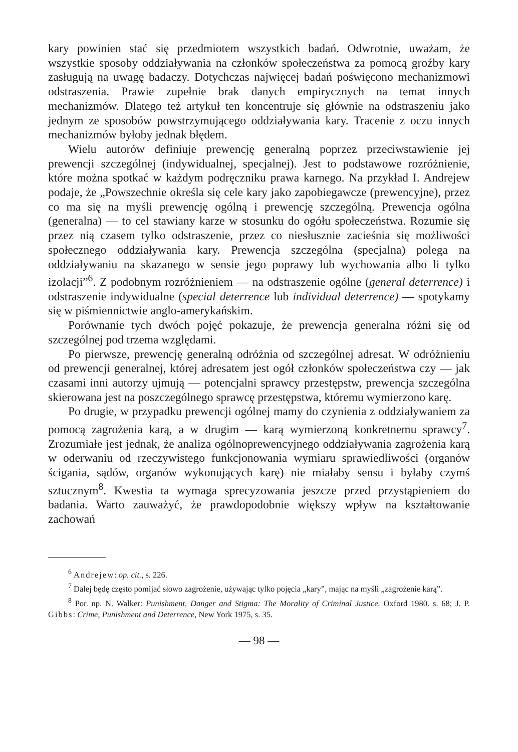kary powinien stać się przedmiotem wszystkich badań. Odwrotnie, uważam, że wszystkie sposoby oddziaływania na członków społeczeństwa za pomocą groźby kary zasługują na uwagę badaczy. Dotychczas najwięcej badań poświęcono mechanizmowi odstraszenia. Prawie zupełnie brak danych empirycznych na temat innych mechanizmów. Dlatego też artykuł ten koncentruje się głównie na odstraszeniu jako jednym ze sposobów powstrzymującego oddziaływania kary. Tracenie z oczu innych mechanizmów byłoby jednak błędem.
Wielu autorów definiuje prewencję generalną poprzez przeciwstawienie jej prewencji szczególnej (indywidualnej, specjalnej). Jest to podstawowe rozróżnienie, które można spotkać w każdym podręczniku prawa karnego. Na przykład I. Andrejew podaje, że „Powszechnie określa się cele kary jako zapobiegawcze (prewencyjne), przez co ma się na myśli prewencję ogólną i prewencję szczególną. Prewencja ogólna (generalna) — to cel stawiany karze w stosunku do ogółu społeczeństwa. Rozumie się przez nią czasem tylko odstraszenie, przez co niesłusznie zacieśnia się możliwości społecznego oddziaływania kary. Prewencja szczególna (specjalna) polega na oddziaływaniu na skazanego w sensie jego poprawy lub wychowania albo li tylko izolacji”<sup>6</sup>. Z podobnym rozróżnieniem — na odstraszenie ogólne (general deterrence) i odstraszenie indywidualne (special deterrence lub individual deterrence) — spotykamy się w piśmiennictwie anglo-amerykańskim.
Porównanie tych dwóch pojęć pokazuje, że prewencja generalna różni się od szczególnej pod trzema względami.
Po pierwsze, prewencję generalną odróżnia od szczególnej adresat. W odróżnieniu od prewencji generalnej, której adresatem jest ogół członków społeczeństwa czy — jak czasami inni autorzy ujmują — potencjalni sprawcy przestępstw, prewencja szczególna skierowana jest na poszczególnego sprawcę przestępstwa, któremu wymierzono karę.
Po drugie, w przypadku prewencji ogólnej mamy do czynienia z oddziaływaniem za pomocą zagrożenia karą, a w drugim — karą wymierzoną konkretnemu sprawcy<sup>7</sup>. Zrozumiałe jest jednak, że analiza ogólnoprewencyjnego oddziaływania zagrożenia karą w oderwaniu od rzeczywistego funkcjonowania wymiaru sprawiedliwości (organów ścigania, sądów, organów wykonujących karę) nie miałaby sensu i byłaby czymś sztucznym<sup>8</sup>. Kwestia ta wymaga sprecyzowania jeszcze przed przystąpieniem do badania. Warto zauważyć, że prawdopodobnie większy wpływ na kształtowanie zachowań
<sup>6</sup> Andrejew: op. cit., s. 226.
<sup>7</sup> Dalej będę często pomijać słowo zagrożenie, używając tylko pojęcia „kary”, mając na myśli „zagrożenie karą”.
<sup>8</sup> Por. np. N. Walker: Punishment, Danger and Stigma: The Morality of Criminal Justice. Oxford 1980. s. 68; J. P. Gibbs: Crime, Punishment and Deterrence, New York 1975, s. 35.
— 98 —